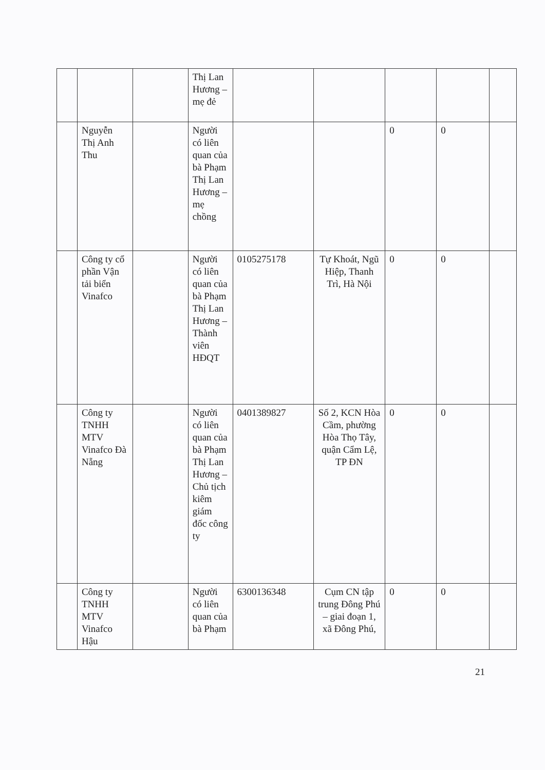| | | | Thị Lan Hương – mẹ đẻ | | | | | |
| | Nguyễn Thị Anh Thu | | Người có liên quan của bà Phạm Thị Lan Hương – mẹ chồng | | | 0 | 0 | |
| | Công ty cổ phần Vận tải biển Vinafco | | Người có liên quan của bà Phạm Thị Lan Hương – Thành viên HĐQT | 0105275178 | Tự Khoát, Ngũ Hiệp, Thanh Trì, Hà Nội | 0 | 0 | |
| | Công ty TNHH MTV Vinafco Đà Nẵng | | Người có liên quan của bà Phạm Thị Lan Hương – Chủ tịch kiêm giám đốc công ty | 0401389827 | Số 2, KCN Hòa Cầm, phường Hòa Thọ Tây, quận Cẩm Lệ, TP ĐN | 0 | 0 | |
| | Công ty TNHH MTV Vinafco Hậu | | Người có liên quan của bà Phạm | 6300136348 | Cụm CN tập trung Đông Phú – giai đoạn 1, xã Đông Phú, | 0 | 0 | |
21